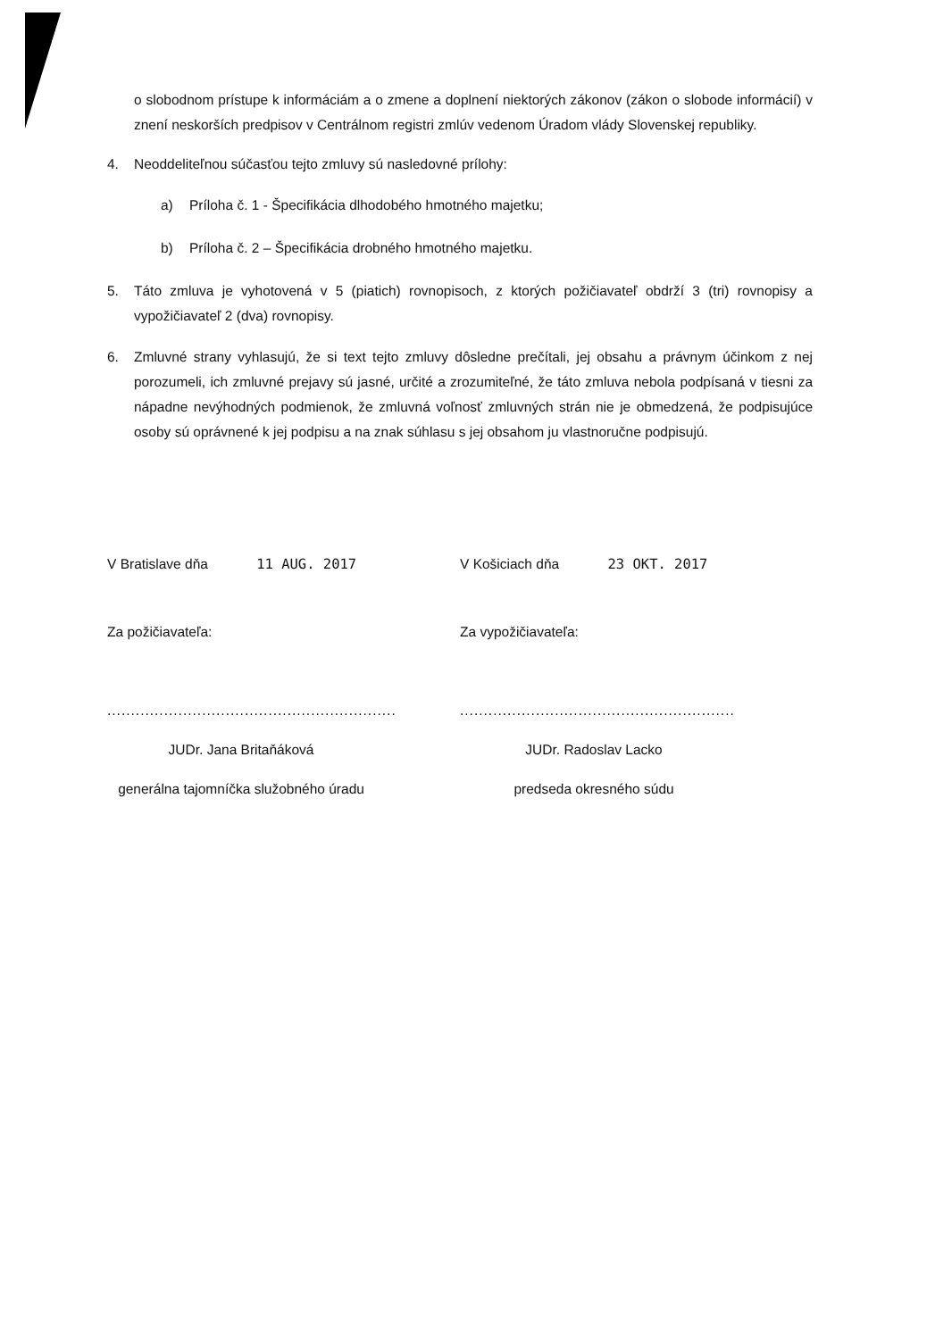o slobodnom prístupe k informáciám a o zmene a doplnení niektorých zákonov (zákon o slobode informácií) v znení neskorších predpisov v Centrálnom registri zmlúv vedenom Úradom vlády Slovenskej republiky.
4. Neoddeliteľnou súčasťou tejto zmluvy sú nasledovné prílohy:
a) Príloha č. 1 - Špecifikácia dlhodobého hmotného majetku;
b) Príloha č. 2 – Špecifikácia drobného hmotného majetku.
5. Táto zmluva je vyhotovená v 5 (piatich) rovnopisoch, z ktorých požičiavateľ obdrží 3 (tri) rovnopisy a vypožičiavateľ 2 (dva) rovnopisy.
6. Zmluvné strany vyhlasujú, že si text tejto zmluvy dôsledne prečítali, jej obsahu a právnym účinkom z nej porozumeli, ich zmluvné prejavy sú jasné, určité a zrozumiteľné, že táto zmluva nebola podpísaná v tiesni za nápadne nevýhodných podmienok, že zmluvná voľnosť zmluvných strán nie je obmedzená, že podpisujúce osoby sú oprávnené k jej podpisu a na znak súhlasu s jej obsahom ju vlastnoručne podpisujú.
V Bratislave dňa 11 AUG. 2017
Za požičiavateľa:
.............................................................
JUDr. Jana Britaňáková
generálna tajomníčka služobného úradu
V Košiciach dňa 23 OKT. 2017
Za vypožičiavateľa:
..........................................................
JUDr. Radoslav Lacko
predseda okresného súdu